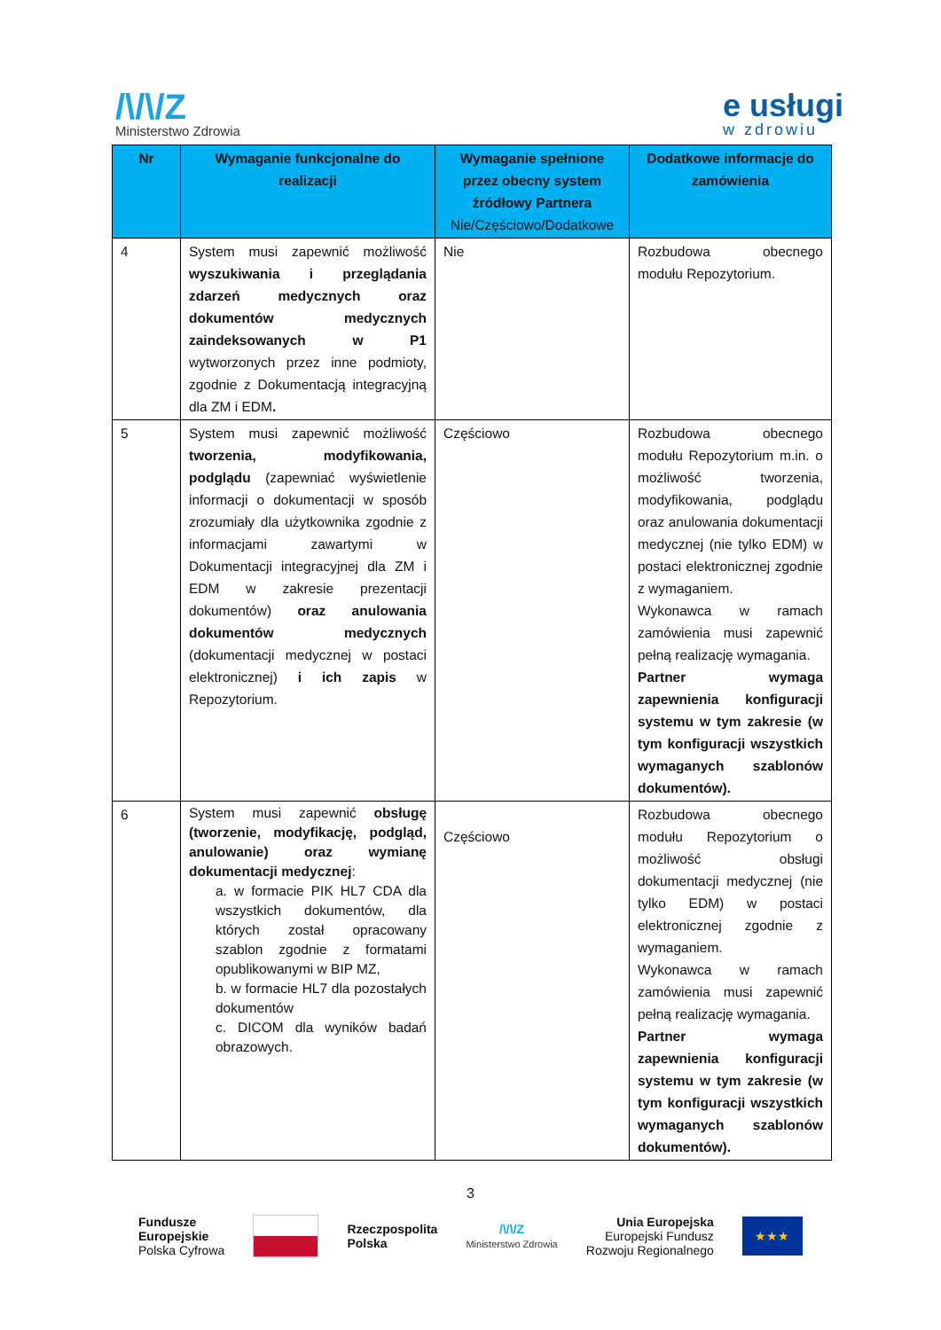/\/\/Z
Ministerstwo Zdrowia
e usługi
w zdrowiu
| Nr | Wymaganie funkcjonalne do realizacji | Wymaganie spełnione przez obecny system źródłowy Partnera Nie/Częściowo/Dodatkowe | Dodatkowe informacje do zamówienia |
| --- | --- | --- | --- |
| 4 | System musi zapewnić możliwość wyszukiwania i przeglądania zdarzeń medycznych oraz dokumentów medycznych zaindeksowanych w P1 wytworzonych przez inne podmioty, zgodnie z Dokumentacją integracyjną dla ZM i EDM . | Nie | Rozbudowa obecnego modułu Repozytorium. |
| 5 | System musi zapewnić możliwość tworzenia, modyfikowania, podglądu (zapewniać wyświetlenie informacji o dokumentacji w sposób zrozumiały dla użytkownika zgodnie z informacjami zawartymi w Dokumentacji integracyjnej dla ZM i EDM w zakresie prezentacji dokumentów) oraz anulowania dokumentów medycznych (dokumentacji medycznej w postaci elektronicznej) i ich zapis w Repozytorium. | Częściowo | Rozbudowa obecnego modułu Repozytorium m.in. o możliwość tworzenia, modyfikowania, podglądu oraz anulowania dokumentacji medycznej (nie tylko EDM) w postaci elektronicznej zgodnie z wymaganiem. Wykonawca w ramach zamówienia musi zapewnić pełną realizację wymagania. Partner wymaga zapewnienia konfiguracji systemu w tym zakresie (w tym konfiguracji wszystkich wymaganych szablonów dokumentów). |
| 6 | System musi zapewnić obsługę (tworzenie, modyfikację, podgląd, anulowanie) oraz wymianę dokumentacji medycznej : a. w formacie PIK HL7 CDA dla wszystkich dokumentów, dla których został opracowany szablon zgodnie z formatami opublikowanymi w BIP MZ, b. w formacie HL7 dla pozostałych dokumentów c. DICOM dla wyników badań obrazowych. | Częściowo | Rozbudowa obecnego modułu Repozytorium o możliwość obsługi dokumentacji medycznej (nie tylko EDM) w postaci elektronicznej zgodnie z wymaganiem. Wykonawca w ramach zamówienia musi zapewnić pełną realizację wymagania. Partner wymaga zapewnienia konfiguracji systemu w tym zakresie (w tym konfiguracji wszystkich wymaganych szablonów dokumentów). |
3
Fundusze
Europejskie
Polska Cyfrowa
Rzeczpospolita
Polska
/\/\/Z
Ministerstwo Zdrowia
Unia Europejska
Europejski Fundusz
Rozwoju Regionalnego
★★★